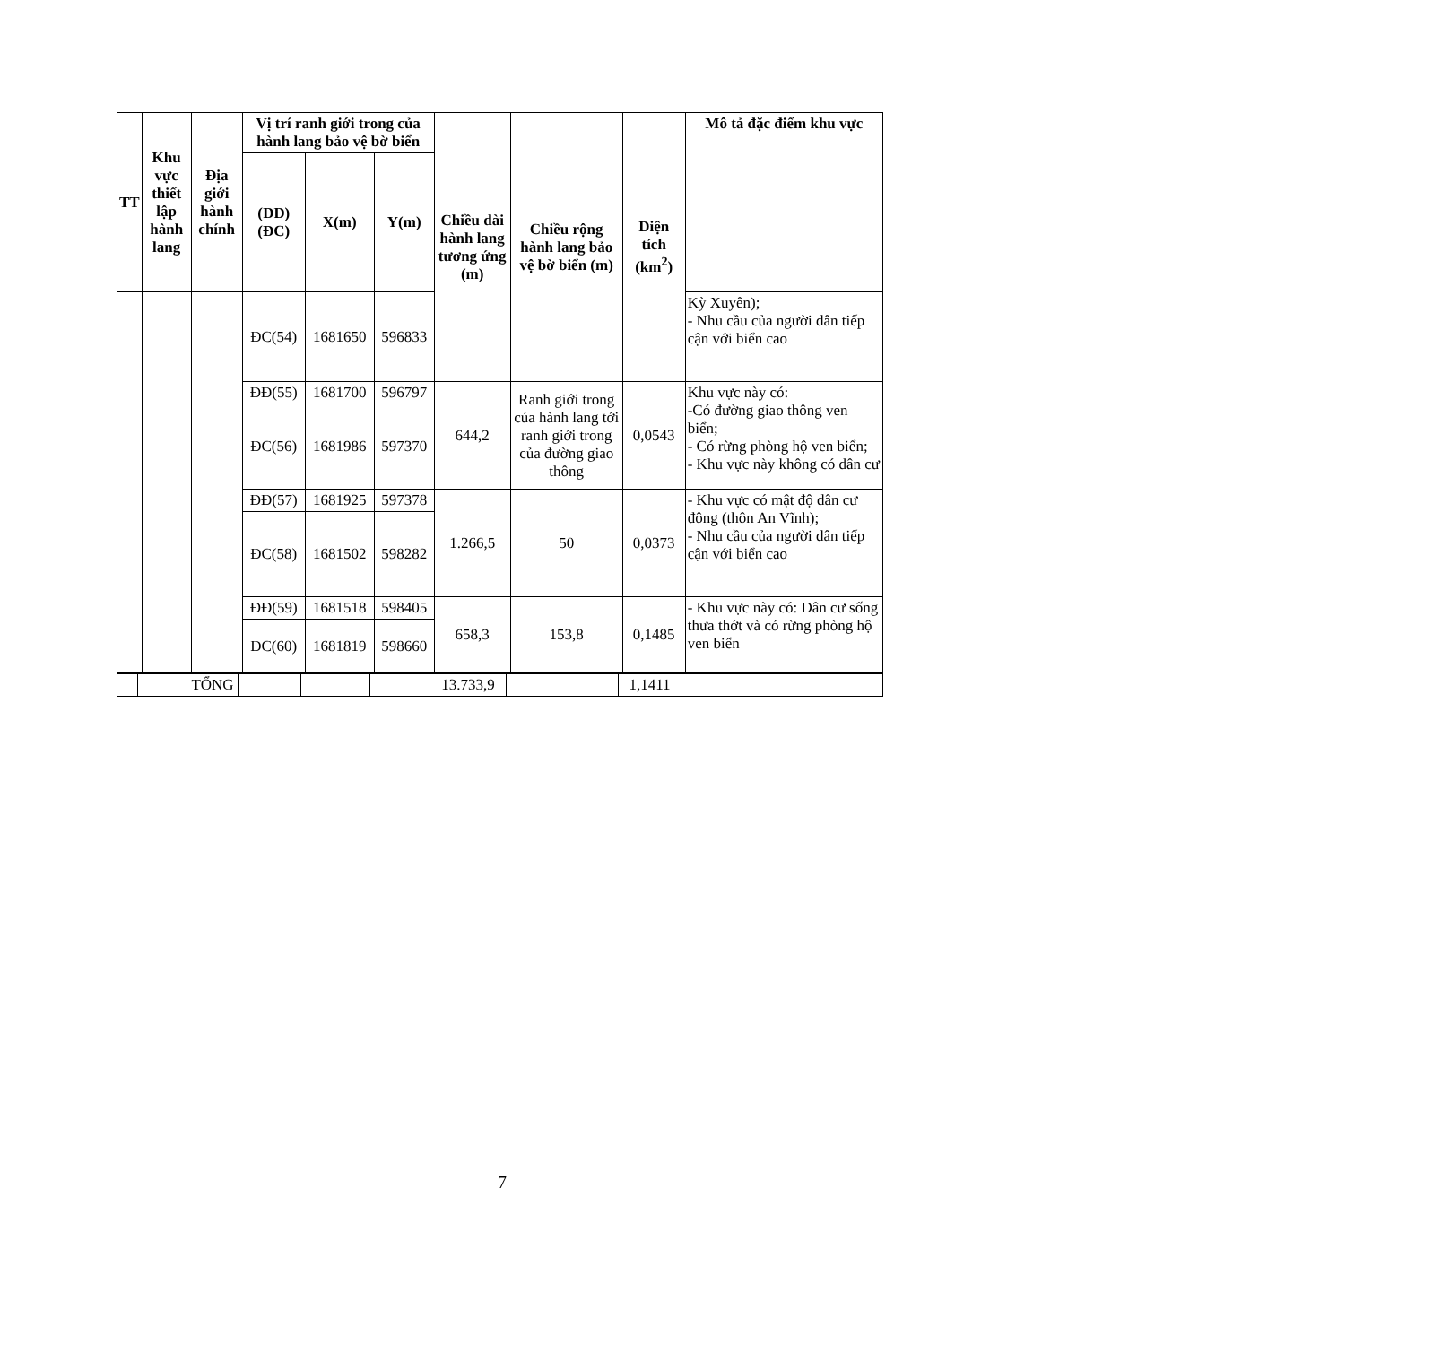| TT | Khu vực thiết lập hành lang | Địa giới hành chính | Vị trí ranh giới trong của hành lang bảo vệ bờ biển | | | Chiều dài hành lang tương ứng (m) | Chiều rộng hành lang bảo vệ bờ biển (m) | Diện tích (km<sup>2</sup>) | Mô tả đặc điểm khu vực |
| --- | --- | --- | --- | --- | --- | --- | --- | --- | --- |
| | | | (ĐĐ) (ĐC) | X(m) | Y(m) | | | | |
| | | | ĐC(54) | 1681650 | 596833 | | | | Kỳ Xuyên); - Nhu cầu của người dân tiếp cận với biển cao |
| | | | ĐĐ(55) | 1681700 | 596797 | 644,2 | Ranh giới trong của hành lang tới ranh giới trong của đường giao thông | 0,0543 | Khu vực này có: -Có đường giao thông ven biển; - Có rừng phòng hộ ven biển; - Khu vực này không có dân cư |
| | | | ĐC(56) | 1681986 | 597370 | | | | |
| | | | ĐĐ(57) | 1681925 | 597378 | 1.266,5 | 50 | 0,0373 | - Khu vực có mật độ dân cư đông (thôn An Vĩnh); - Nhu cầu của người dân tiếp cận với biển cao |
| | | | ĐC(58) | 1681502 | 598282 | | | | |
| | | | ĐĐ(59) | 1681518 | 598405 | 658,3 | 153,8 | 0,1485 | - Khu vực này có: Dân cư sống thưa thớt và có rừng phòng hộ ven biển |
| | | | ĐC(60) | 1681819 | 598660 | | | | |
| | | TỔNG | | | | 13.733,9 | | 1,1411 | |
7